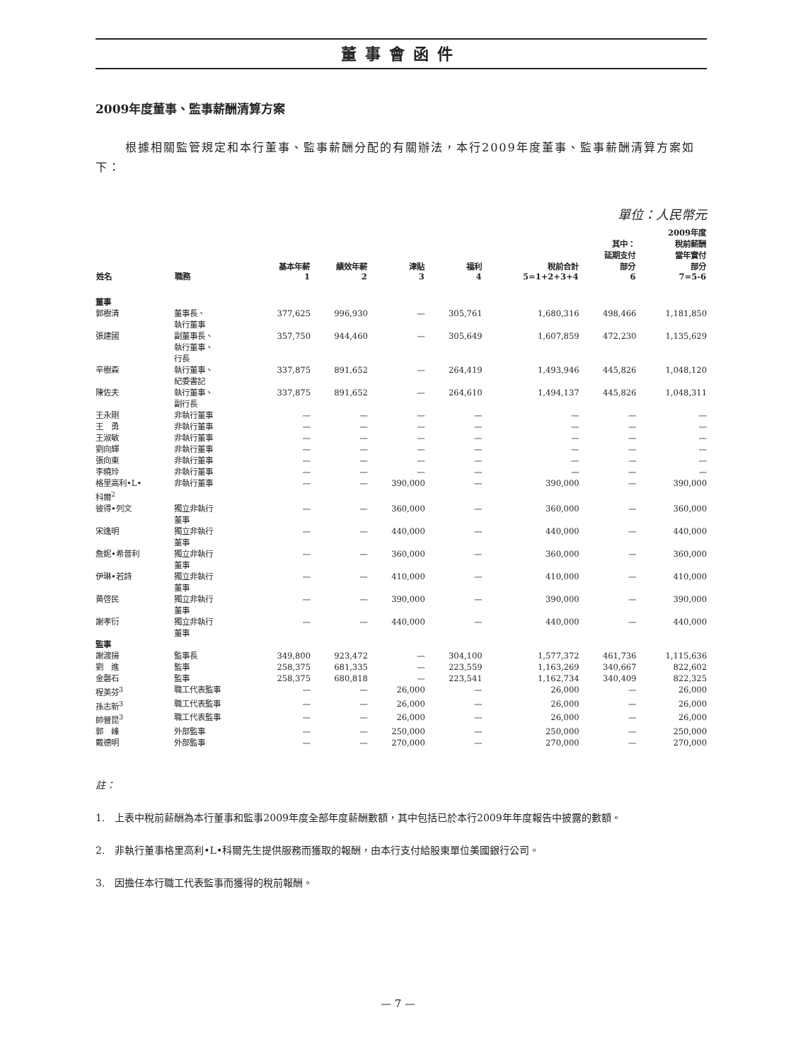董事會函件
2009年度董事、監事薪酬清算方案
根據相關監管規定和本行董事、監事薪酬分配的有關辦法，本行2009年度董事、監事薪酬清算方案如下：
單位：人民幣元
| 姓名 | 職務 | 基本年薪 1 | 績效年薪 2 | 津貼 3 | 福利 4 | 稅前合計 5=1+2+3+4 | 其中： 延期支付 部分 6 | 2009年度 稅前薪酬 當年實付 部分 7=5-6 |
| --- | --- | --- | --- | --- | --- | --- | --- | --- |
| 董事 | | | | | | | | |
| 郭樹清 | 董事長、 執行董事 | 377,625 | 996,930 | — | 305,761 | 1,680,316 | 498,466 | 1,181,850 |
| 張建國 | 副董事長、 執行董事、 行長 | 357,750 | 944,460 | — | 305,649 | 1,607,859 | 472,230 | 1,135,629 |
| 辛樹森 | 執行董事、 紀委書記 | 337,875 | 891,652 | — | 264,419 | 1,493,946 | 445,826 | 1,048,120 |
| 陳佐夫 | 執行董事、 副行長 | 337,875 | 891,652 | — | 264,610 | 1,494,137 | 445,826 | 1,048,311 |
| 王永剛 | 非執行董事 | — | — | — | — | — | — | — |
| 王 勇 | 非執行董事 | — | — | — | — | — | — | — |
| 王淑敏 | 非執行董事 | — | — | — | — | — | — | — |
| 劉向輝 | 非執行董事 | — | — | — | — | — | — | — |
| 張向東 | 非執行董事 | — | — | — | — | — | — | — |
| 李曉玲 | 非執行董事 | — | — | — | — | — | — | — |
| 格里高利•L• 科爾<sup>2</sup> | 非執行董事 | — | — | 390,000 | — | 390,000 | — | 390,000 |
| 彼得•列文 | 獨立非執行 董事 | — | — | 360,000 | — | 360,000 | — | 360,000 |
| 宋逢明 | 獨立非執行 董事 | — | — | 440,000 | — | 440,000 | — | 440,000 |
| 詹妮•希普利 | 獨立非執行 董事 | — | — | 360,000 | — | 360,000 | — | 360,000 |
| 伊琳•若詩 | 獨立非執行 董事 | — | — | 410,000 | — | 410,000 | — | 410,000 |
| 黃啓民 | 獨立非執行 董事 | — | — | 390,000 | — | 390,000 | — | 390,000 |
| 謝孝衍 | 獨立非執行 董事 | — | — | 440,000 | — | 440,000 | — | 440,000 |
| 監事 | | | | | | | | |
| 謝渡揚 | 監事長 | 349,800 | 923,472 | — | 304,100 | 1,577,372 | 461,736 | 1,115,636 |
| 劉 進 | 監事 | 258,375 | 681,335 | — | 223,559 | 1,163,269 | 340,667 | 822,602 |
| 金磐石 | 監事 | 258,375 | 680,818 | — | 223,541 | 1,162,734 | 340,409 | 822,325 |
| 程美芬<sup>3</sup> | 職工代表監事 | — | — | 26,000 | — | 26,000 | — | 26,000 |
| 孫志新<sup>3</sup> | 職工代表監事 | — | — | 26,000 | — | 26,000 | — | 26,000 |
| 帥晉昆<sup>3</sup> | 職工代表監事 | — | — | 26,000 | — | 26,000 | — | 26,000 |
| 郭 峰 | 外部監事 | — | — | 250,000 | — | 250,000 | — | 250,000 |
| 戴德明 | 外部監事 | — | — | 270,000 | — | 270,000 | — | 270,000 |
註：
1.　上表中稅前薪酬為本行董事和監事2009年度全部年度薪酬數額，其中包括已於本行2009年年度報告中披露的數額。
2.　非執行董事格里高利•L•科爾先生提供服務而獲取的報酬，由本行支付給股東單位美國銀行公司。
3.　因擔任本行職工代表監事而獲得的稅前報酬。
— 7 —